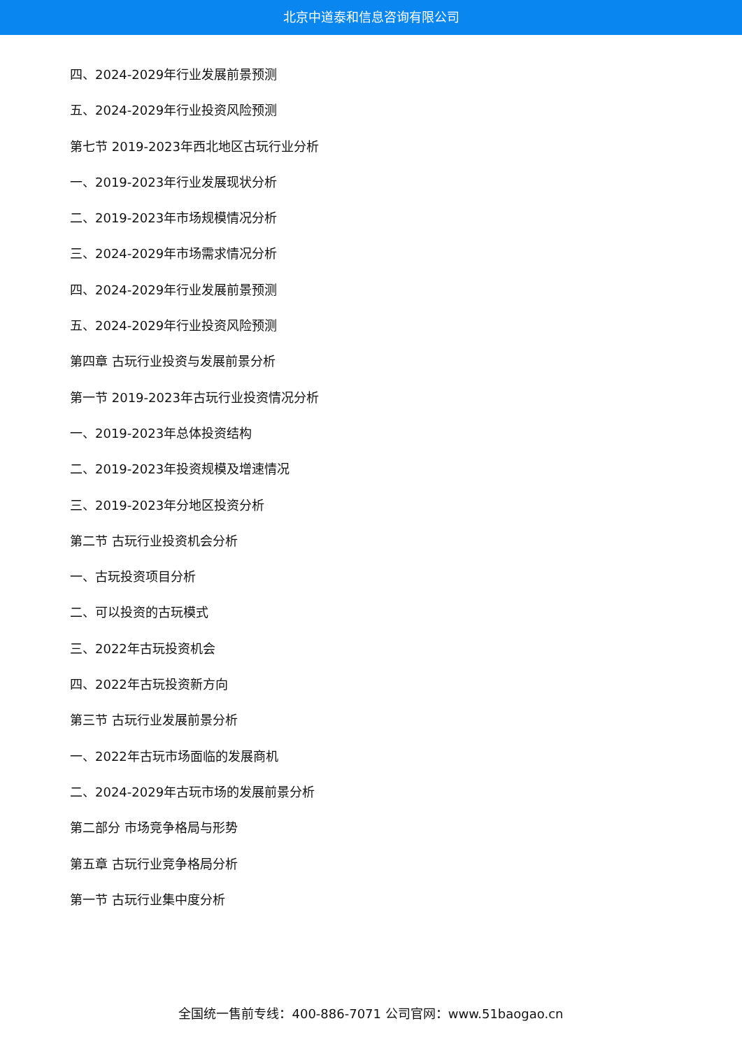北京中道泰和信息咨询有限公司
四、2024-2029年行业发展前景预测
五、2024-2029年行业投资风险预测
第七节 2019-2023年西北地区古玩行业分析
一、2019-2023年行业发展现状分析
二、2019-2023年市场规模情况分析
三、2024-2029年市场需求情况分析
四、2024-2029年行业发展前景预测
五、2024-2029年行业投资风险预测
第四章 古玩行业投资与发展前景分析
第一节 2019-2023年古玩行业投资情况分析
一、2019-2023年总体投资结构
二、2019-2023年投资规模及增速情况
三、2019-2023年分地区投资分析
第二节 古玩行业投资机会分析
一、古玩投资项目分析
二、可以投资的古玩模式
三、2022年古玩投资机会
四、2022年古玩投资新方向
第三节 古玩行业发展前景分析
一、2022年古玩市场面临的发展商机
二、2024-2029年古玩市场的发展前景分析
第二部分 市场竞争格局与形势
第五章 古玩行业竞争格局分析
第一节 古玩行业集中度分析
全国统一售前专线：400-886-7071 公司官网：www.51baogao.cn